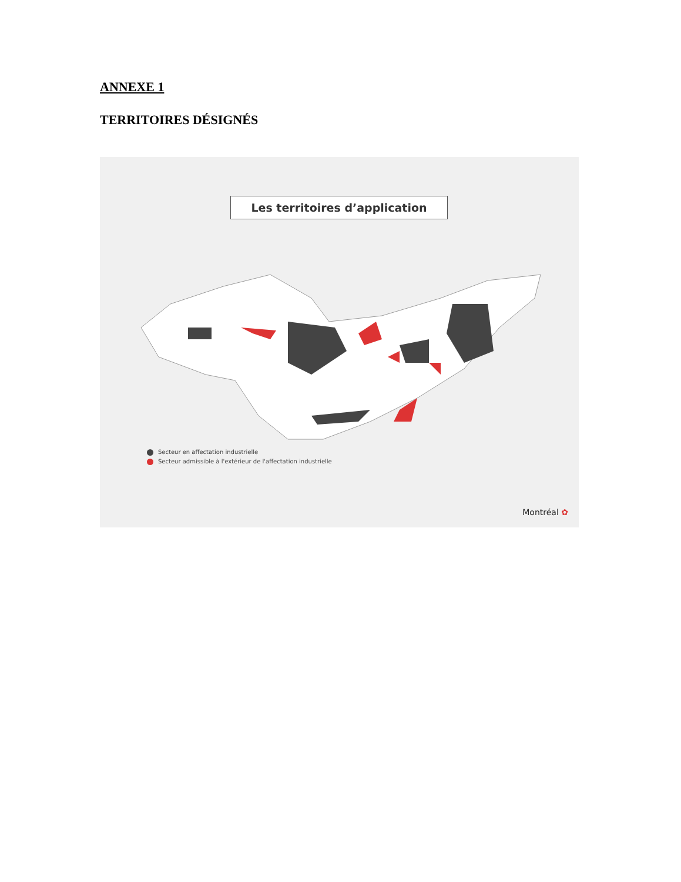ANNEXE 1
TERRITOIRES DÉSIGNÉS
Les territoires d’application
Secteur en affectation industrielle
Secteur admissible à l'extérieur de l'affectation industrielle
Montréal ✿